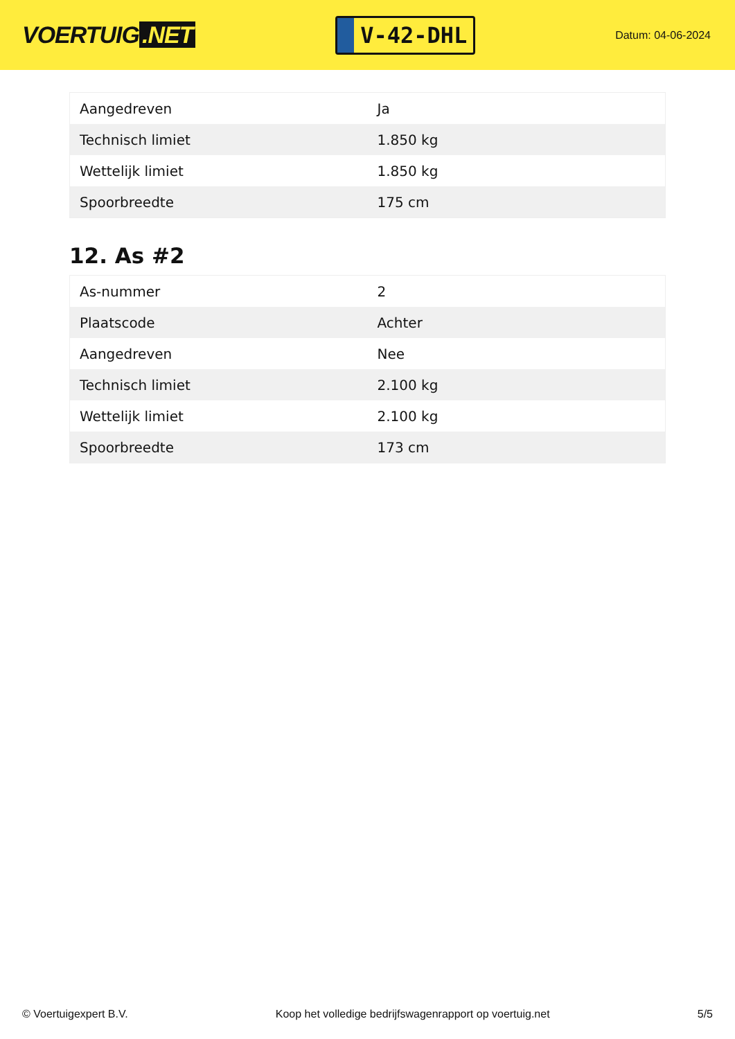VOERTUIG.NET
V-42-DHL
Datum: 04-06-2024
| Aangedreven | Ja |
| Technisch limiet | 1.850 kg |
| Wettelijk limiet | 1.850 kg |
| Spoorbreedte | 175 cm |
12. As #2
| As-nummer | 2 |
| Plaatscode | Achter |
| Aangedreven | Nee |
| Technisch limiet | 2.100 kg |
| Wettelijk limiet | 2.100 kg |
| Spoorbreedte | 173 cm |
© Voertuigexpert B.V. Koop het volledige bedrijfswagenrapport op voertuig.net 5/5